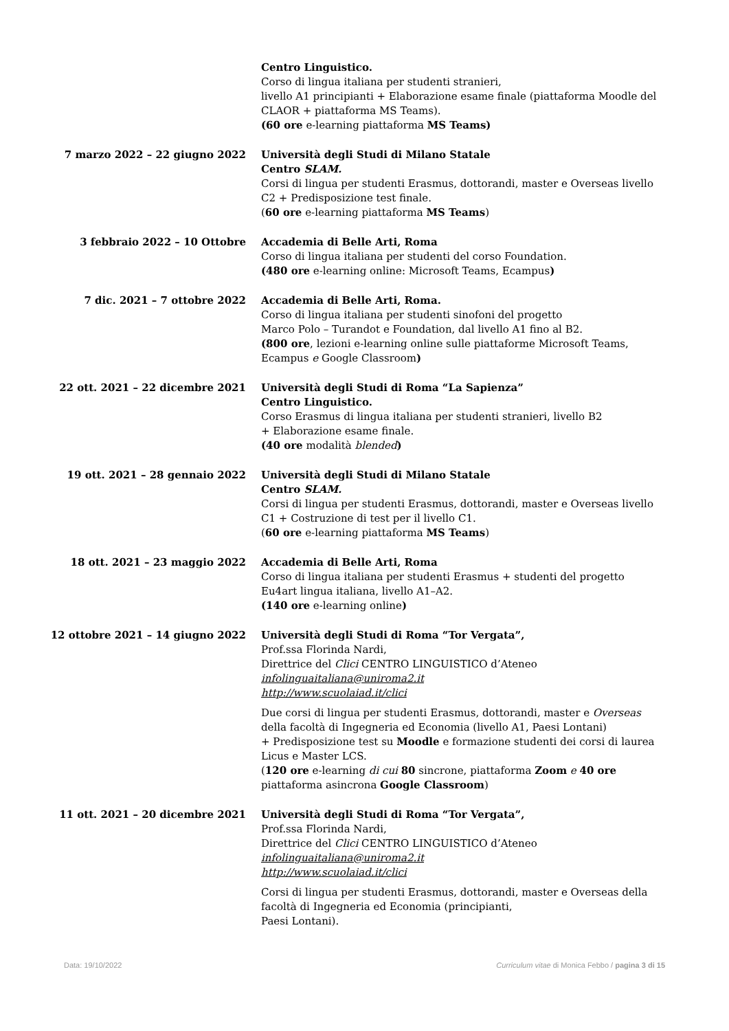Centro Linguistico.
Corso di lingua italiana per studenti stranieri,
livello A1 principianti + Elaborazione esame finale (piattaforma Moodle del CLAOR + piattaforma MS Teams).
(60 ore e-learning piattaforma MS Teams)
7 marzo 2022 – 22 giugno 2022 Università degli Studi di Milano Statale
Centro SLAM.
Corsi di lingua per studenti Erasmus, dottorandi, master e Overseas livello C2 + Predisposizione test finale.
(60 ore e-learning piattaforma MS Teams)
3 febbraio 2022 – 10 Ottobre Accademia di Belle Arti, Roma
Corso di lingua italiana per studenti del corso Foundation.
(480 ore e-learning online: Microsoft Teams, Ecampus)
7 dic. 2021 – 7 ottobre 2022 Accademia di Belle Arti, Roma.
Corso di lingua italiana per studenti sinofoni del progetto
Marco Polo – Turandot e Foundation, dal livello A1 fino al B2.
(800 ore, lezioni e-learning online sulle piattaforme Microsoft Teams, Ecampus e Google Classroom)
22 ott. 2021 – 22 dicembre 2021 Università degli Studi di Roma “La Sapienza”
Centro Linguistico.
Corso Erasmus di lingua italiana per studenti stranieri, livello B2
+ Elaborazione esame finale.
(40 ore modalità blended)
19 ott. 2021 – 28 gennaio 2022 Università degli Studi di Milano Statale
Centro SLAM.
Corsi di lingua per studenti Erasmus, dottorandi, master e Overseas livello C1 + Costruzione di test per il livello C1.
(60 ore e-learning piattaforma MS Teams)
18 ott. 2021 – 23 maggio 2022 Accademia di Belle Arti, Roma
Corso di lingua italiana per studenti Erasmus + studenti del progetto Eu4art lingua italiana, livello A1–A2.
(140 ore e-learning online)
12 ottobre 2021 – 14 giugno 2022 Università degli Studi di Roma “Tor Vergata”,
Prof.ssa Florinda Nardi,
Direttrice del Clici CENTRO LINGUISTICO d’Ateneo
infolinguaitaliana@uniroma2.it
http://www.scuolaiad.it/clici
Due corsi di lingua per studenti Erasmus, dottorandi, master e Overseas della facoltà di Ingegneria ed Economia (livello A1, Paesi Lontani)
+ Predisposizione test su Moodle e formazione studenti dei corsi di laurea Licus e Master LCS.
(120 ore e-learning di cui 80 sincrone, piattaforma Zoom e 40 ore piattaforma asincrona Google Classroom)
11 ott. 2021 – 20 dicembre 2021 Università degli Studi di Roma “Tor Vergata”,
Prof.ssa Florinda Nardi,
Direttrice del Clici CENTRO LINGUISTICO d’Ateneo
infolinguaitaliana@uniroma2.it
http://www.scuolaiad.it/clici
Corsi di lingua per studenti Erasmus, dottorandi, master e Overseas della facoltà di Ingegneria ed Economia (principianti,
Paesi Lontani).
Data: 19/10/2022 Curriculum vitae di Monica Febbo / pagina 3 di 15